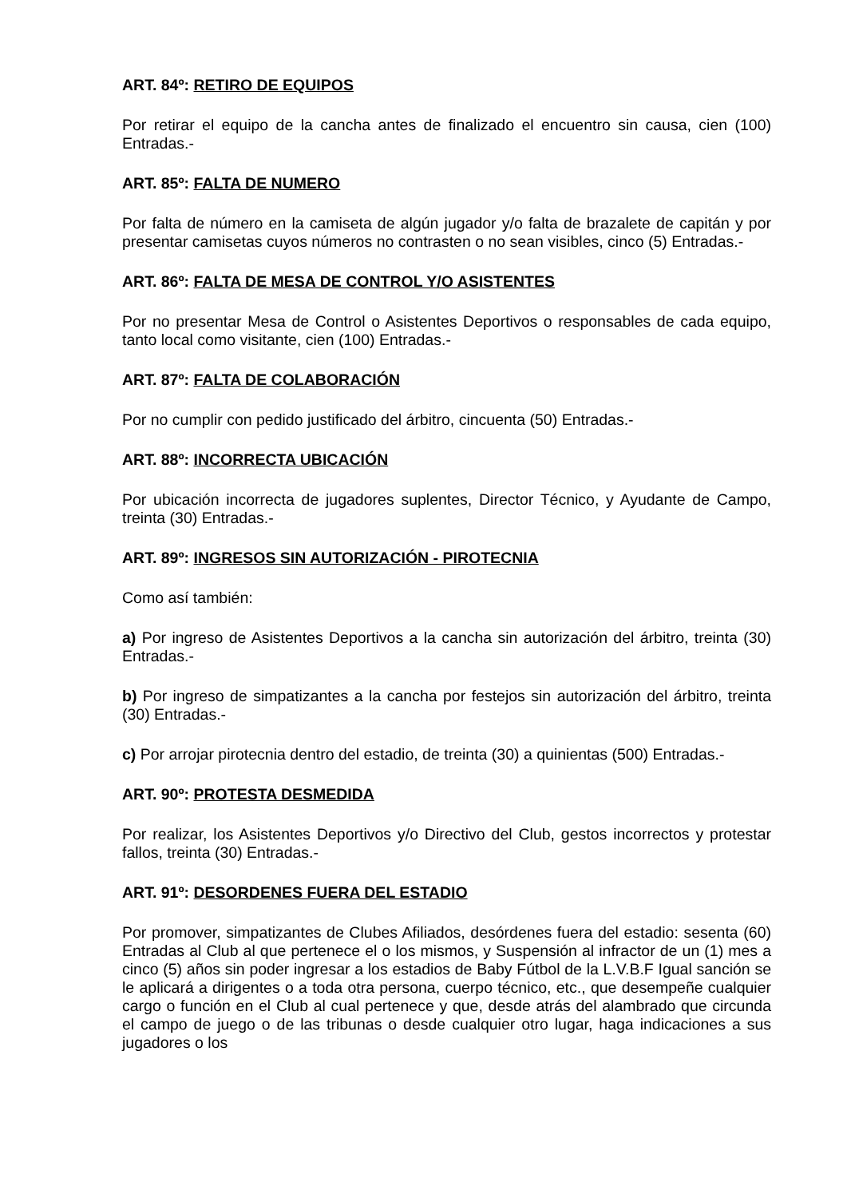ART. 84º: RETIRO DE EQUIPOS
Por retirar el equipo de la cancha antes de finalizado el encuentro sin causa, cien (100) Entradas.-
ART. 85º: FALTA DE NUMERO
Por falta de número en la camiseta de algún jugador y/o falta de brazalete de capitán y por presentar camisetas cuyos números no contrasten o no sean visibles, cinco (5) Entradas.-
ART. 86º: FALTA DE MESA DE CONTROL Y/O ASISTENTES
Por no presentar Mesa de Control o Asistentes Deportivos o responsables de cada equipo, tanto local como visitante, cien (100) Entradas.-
ART. 87º: FALTA DE COLABORACIÓN
Por no cumplir con pedido justificado del árbitro, cincuenta (50) Entradas.-
ART. 88º: INCORRECTA UBICACIÓN
Por ubicación incorrecta de jugadores suplentes, Director Técnico, y Ayudante de Campo, treinta (30) Entradas.-
ART. 89º: INGRESOS SIN AUTORIZACIÓN - PIROTECNIA
Como así también:
a) Por ingreso de Asistentes Deportivos a la cancha sin autorización del árbitro, treinta (30) Entradas.-
b) Por ingreso de simpatizantes a la cancha por festejos sin autorización del árbitro, treinta (30) Entradas.-
c) Por arrojar pirotecnia dentro del estadio, de treinta (30) a quinientas (500) Entradas.-
ART. 90º: PROTESTA DESMEDIDA
Por realizar, los Asistentes Deportivos y/o Directivo del Club, gestos incorrectos y protestar fallos, treinta (30) Entradas.-
ART. 91º: DESORDENES FUERA DEL ESTADIO
Por promover, simpatizantes de Clubes Afiliados, desórdenes fuera del estadio: sesenta (60) Entradas al Club al que pertenece el o los mismos, y Suspensión al infractor de un (1) mes a cinco (5) años sin poder ingresar a los estadios de Baby Fútbol de la L.V.B.F Igual sanción se le aplicará a dirigentes o a toda otra persona, cuerpo técnico, etc., que desempeñe cualquier cargo o función en el Club al cual pertenece y que, desde atrás del alambrado que circunda el campo de juego o de las tribunas o desde cualquier otro lugar, haga indicaciones a sus jugadores o los